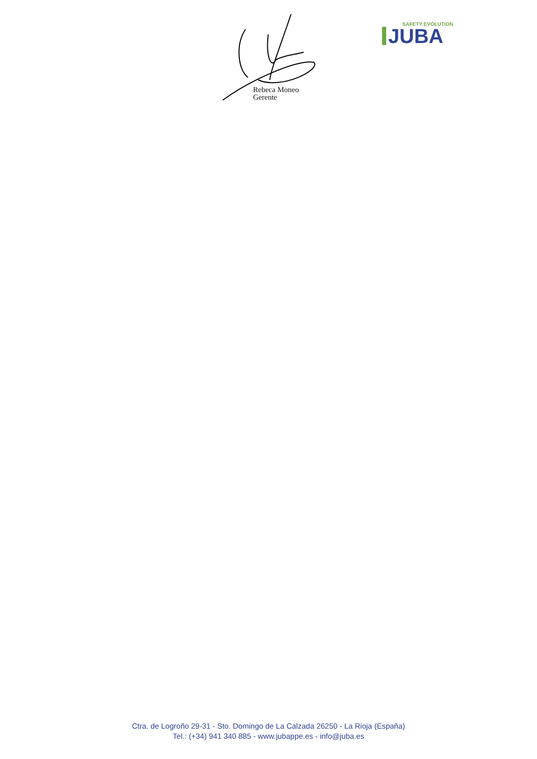Rebeca Moneo
Gerente
SAFETY EVOLUTION
JUBA
Ctra. de Logroño 29-31 - Sto. Domingo de La Calzada 26250 - La Rioja (España)
Tel.: (+34) 941 340 885 - www.jubappe.es - info@juba.es